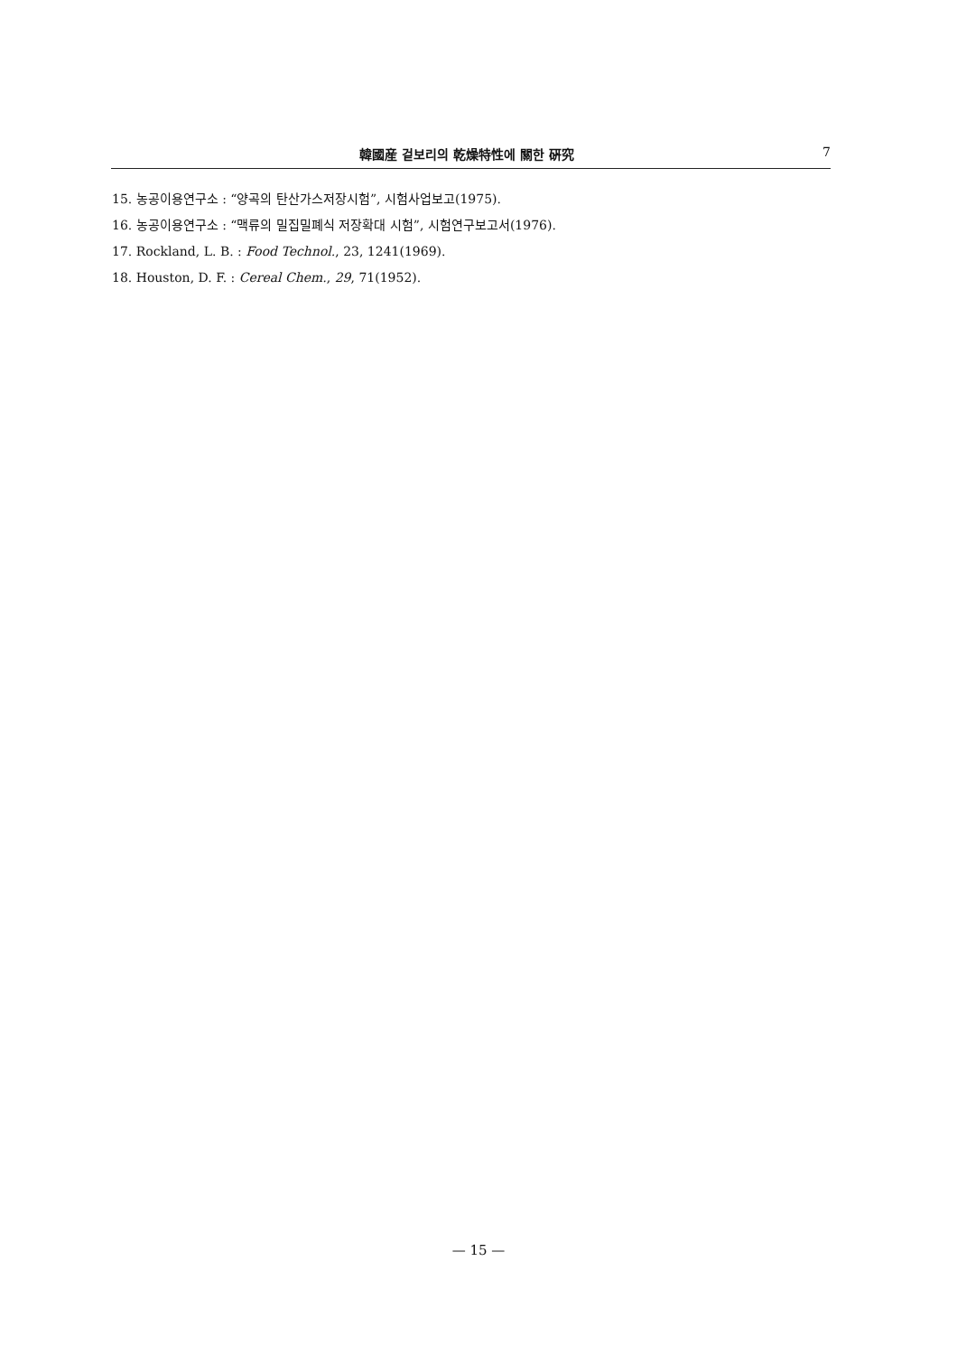韓國産 겉보리의 乾燥特性에 關한 硏究 7
15. 농공이용연구소 : “양곡의 탄산가스저장시험”, 시험사업보고(1975).
16. 농공이용연구소 : “맥류의 밀집밀폐식 저장확대 시험”, 시험연구보고서(1976).
17. Rockland, L. B. : Food Technol., 23, 1241(1969).
18. Houston, D. F. : Cereal Chem., 29, 71(1952).
— 15 —